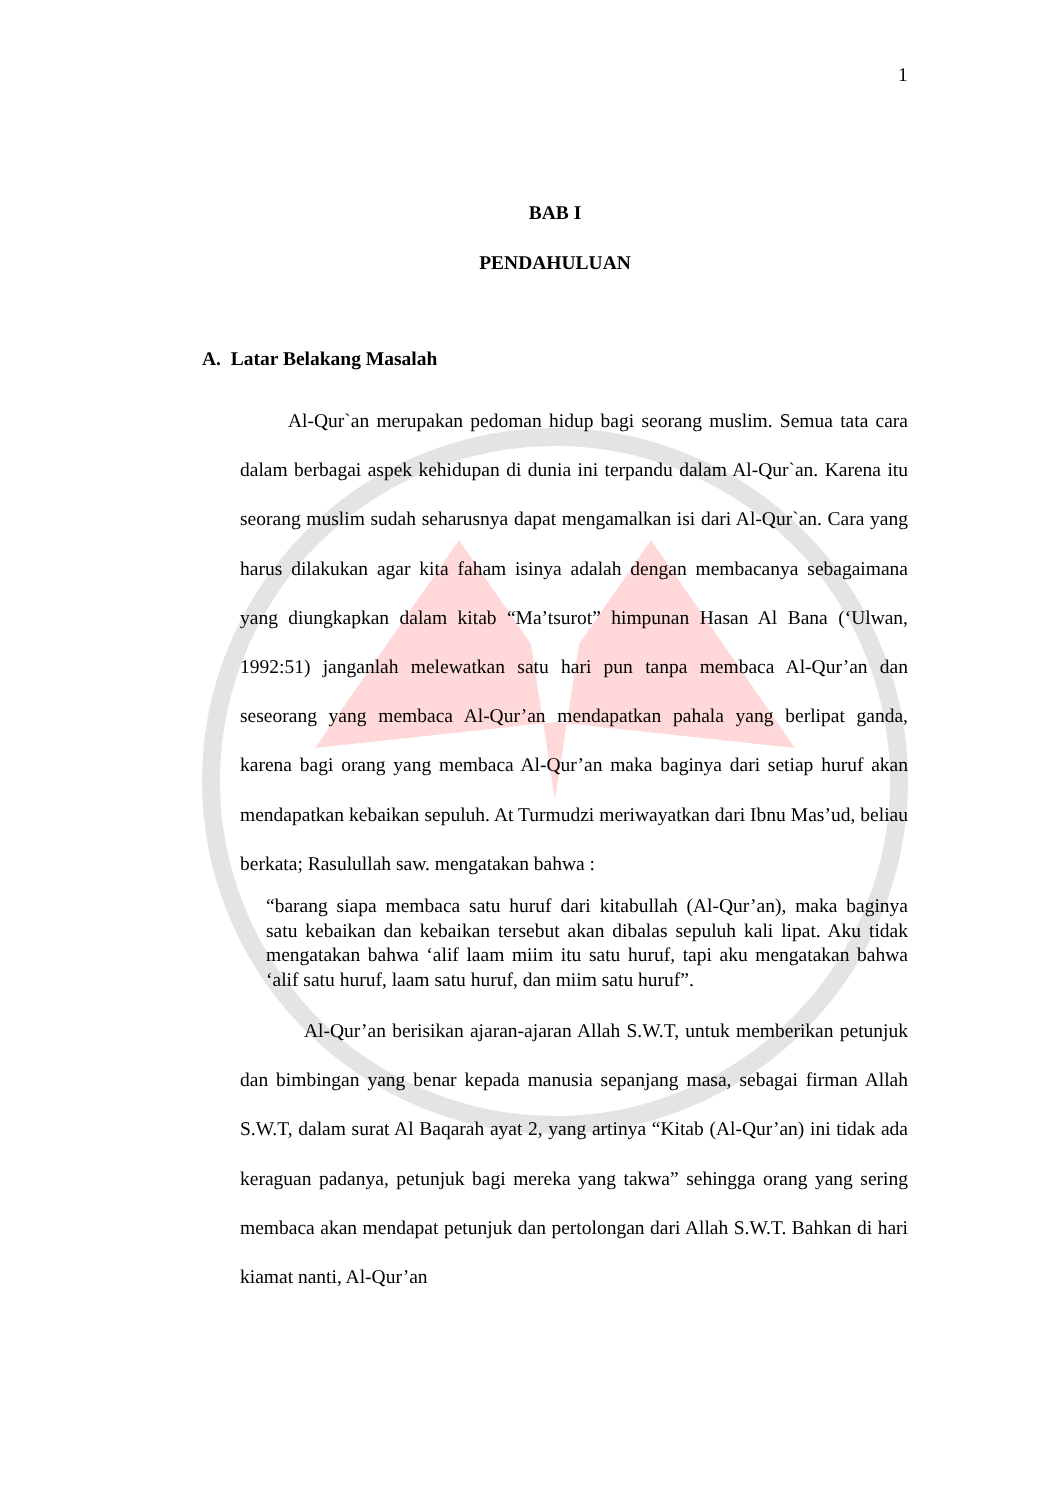1
BAB I
PENDAHULUAN
A. Latar Belakang Masalah
Al-Qur`an merupakan pedoman hidup bagi seorang muslim. Semua tata cara dalam berbagai aspek kehidupan di dunia ini terpandu dalam Al-Qur`an. Karena itu seorang muslim sudah seharusnya dapat mengamalkan isi dari Al-Qur`an. Cara yang harus dilakukan agar kita faham isinya adalah dengan membacanya sebagaimana yang diungkapkan dalam kitab “Ma’tsurot” himpunan Hasan Al Bana (‘Ulwan, 1992:51) janganlah melewatkan satu hari pun tanpa membaca Al-Qur’an dan seseorang yang membaca Al-Qur’an mendapatkan pahala yang berlipat ganda, karena bagi orang yang membaca Al-Qur’an maka baginya dari setiap huruf akan mendapatkan kebaikan sepuluh. At Turmudzi meriwayatkan dari Ibnu Mas’ud, beliau berkata; Rasulullah saw. mengatakan bahwa :
“barang siapa membaca satu huruf dari kitabullah (Al-Qur’an), maka baginya satu kebaikan dan kebaikan tersebut akan dibalas sepuluh kali lipat. Aku tidak mengatakan bahwa ‘alif laam miim itu satu huruf, tapi aku mengatakan bahwa ‘alif satu huruf, laam satu huruf, dan miim satu huruf”.
Al-Qur’an berisikan ajaran-ajaran Allah S.W.T, untuk memberikan petunjuk dan bimbingan yang benar kepada manusia sepanjang masa, sebagai firman Allah S.W.T, dalam surat Al Baqarah ayat 2, yang artinya “Kitab (Al-Qur’an) ini tidak ada keraguan padanya, petunjuk bagi mereka yang takwa” sehingga orang yang sering membaca akan mendapat petunjuk dan pertolongan dari Allah S.W.T. Bahkan di hari kiamat nanti, Al-Qur’an